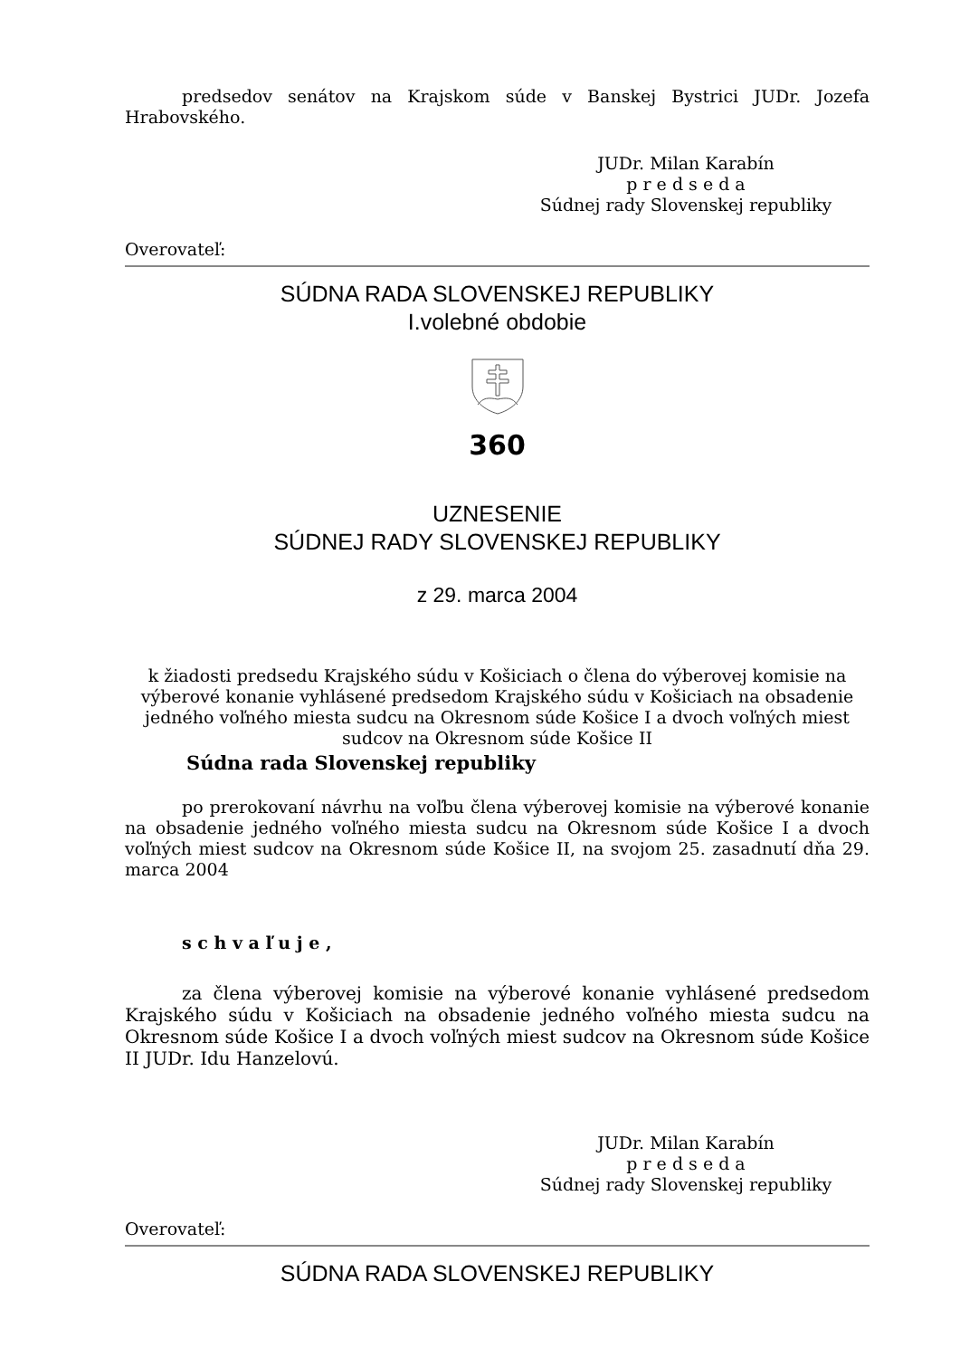predsedov senátov na Krajskom súde v Banskej Bystrici JUDr. Jozefa Hrabovského.
JUDr. Milan Karabín
p r e d s e d a
Súdnej rady Slovenskej republiky
Overovateľ:
SÚDNA RADA SLOVENSKEJ REPUBLIKY
I.volebné obdobie
360
UZNESENIE
SÚDNEJ RADY SLOVENSKEJ REPUBLIKY
z 29. marca 2004
k žiadosti predsedu Krajského súdu v Košiciach o člena do výberovej komisie na výberové konanie vyhlásené predsedom Krajského súdu v Košiciach na obsadenie jedného voľného miesta sudcu na Okresnom súde Košice I a dvoch voľných miest sudcov na Okresnom súde Košice II
Súdna rada Slovenskej republiky
po prerokovaní návrhu na voľbu člena výberovej komisie na výberové konanie na obsadenie jedného voľného miesta sudcu na Okresnom súde Košice I a dvoch voľných miest sudcov na Okresnom súde Košice II, na svojom 25. zasadnutí dňa 29. marca 2004
s c h v a ľ u j e ,
za člena výberovej komisie na výberové konanie vyhlásené predsedom Krajského súdu v Košiciach na obsadenie jedného voľného miesta sudcu na Okresnom súde Košice I a dvoch voľných miest sudcov na Okresnom súde Košice II JUDr. Idu Hanzelovú.
JUDr. Milan Karabín
p r e d s e d a
Súdnej rady Slovenskej republiky
Overovateľ:
SÚDNA RADA SLOVENSKEJ REPUBLIKY